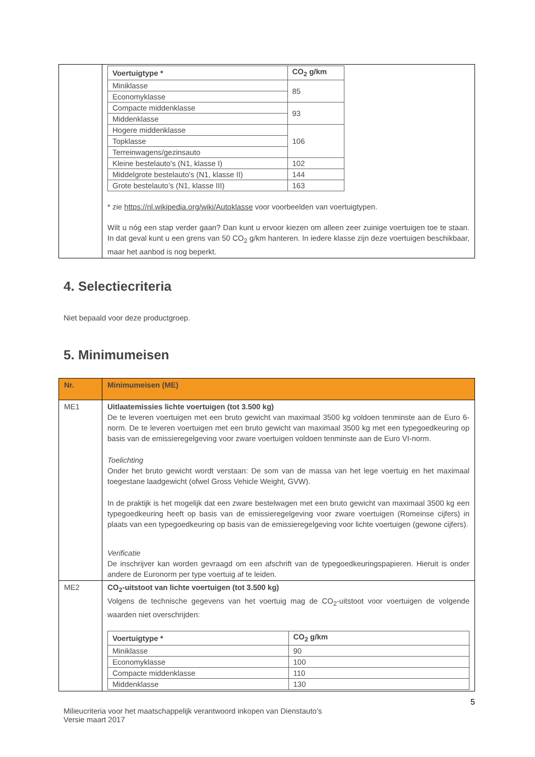| | / Voertuigtype * / CO<sub>2</sub> g/km / / --- / --- / / Miniklasse / 85 / / Economyklasse / / / Compacte middenklasse / 93 / / Middenklasse / / / Hogere middenklasse / 106 / / Topklasse / / / Terreinwagens/gezinsauto / / / Kleine bestelauto's (N1, klasse I) / 102 / / Middelgrote bestelauto's (N1, klasse II) / 144 / / Grote bestelauto’s (N1, klasse III) / 163 / * zie https://nl.wikipedia.org/wiki/Autoklasse voor voorbeelden van voertuigtypen. Wilt u nóg een stap verder gaan? Dan kunt u ervoor kiezen om alleen zeer zuinige voertuigen toe te staan. In dat geval kunt u een grens van 50 CO<sub>2</sub> g/km hanteren. In iedere klasse zijn deze voertuigen beschikbaar, maar het aanbod is nog beperkt. |
4. Selectiecriteria
Niet bepaald voor deze productgroep.
5. Minimumeisen
| Nr. | Minimumeisen (ME) |
| ME1 | Uitlaatemissies lichte voertuigen (tot 3.500 kg) De te leveren voertuigen met een bruto gewicht van maximaal 3500 kg voldoen tenminste aan de Euro 6-norm. De te leveren voertuigen met een bruto gewicht van maximaal 3500 kg met een typegoedkeuring op basis van de emissieregelgeving voor zware voertuigen voldoen tenminste aan de Euro VI-norm. Toelichting Onder het bruto gewicht wordt verstaan: De som van de massa van het lege voertuig en het maximaal toegestane laadgewicht (ofwel Gross Vehicle Weight, GVW). In de praktijk is het mogelijk dat een zware bestelwagen met een bruto gewicht van maximaal 3500 kg een typegoedkeuring heeft op basis van de emissieregelgeving voor zware voertuigen (Romeinse cijfers) in plaats van een typegoedkeuring op basis van de emissieregelgeving voor lichte voertuigen (gewone cijfers). Verificatie De inschrijver kan worden gevraagd om een afschrift van de typegoedkeuringspapieren. Hieruit is onder andere de Euronorm per type voertuig af te leiden. |
| ME2 | CO<sub>2</sub>-uitstoot van lichte voertuigen (tot 3.500 kg) Volgens de technische gegevens van het voertuig mag de CO<sub>2</sub>-uitstoot voor voertuigen de volgende waarden niet overschrijden: / Voertuigtype * / CO<sub>2</sub> g/km / / --- / --- / / Miniklasse / 90 / / Economyklasse / 100 / / Compacte middenklasse / 110 / / Middenklasse / 130 / |
5
Milieucriteria voor het maatschappelijk verantwoord inkopen van Dienstauto’s
Versie maart 2017